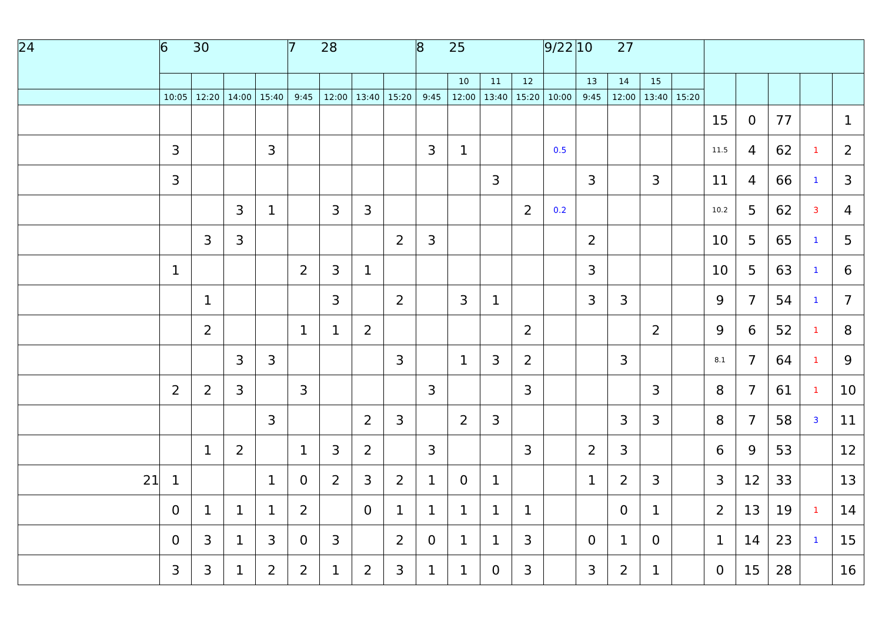| 24 | 6 30 | | | | 7 28 | | | | 8 25 | | | | 9/22 | 10 27 | | | | | | | | |
| --- | --- | --- | --- | --- | --- | --- | --- | --- | --- | --- | --- | --- | --- | --- | --- | --- | --- | --- | --- | --- | --- | --- |
| | | | | | | | | | | 10 | 11 | 12 | | 13 | 14 | 15 | | | | | | |
| | 10:05 | 12:20 | 14:00 | 15:40 | 9:45 | 12:00 | 13:40 | 15:20 | 9:45 | 12:00 | 13:40 | 15:20 | 10:00 | 9:45 | 12:00 | 13:40 | 15:20 | | | | | |
| | | | | | | | | | | | | | | | | | | 15 | 0 | 77 | | 1 |
| | 3 | | | 3 | | | | | 3 | 1 | | | 0.5 | | | | | 11.5 | 4 | 62 | 1 | 2 |
| | 3 | | | | | | | | | | 3 | | | 3 | | 3 | | 11 | 4 | 66 | 1 | 3 |
| | | | 3 | 1 | | 3 | 3 | | | | | 2 | 0.2 | | | | | 10.2 | 5 | 62 | 3 | 4 |
| | | 3 | 3 | | | | | 2 | 3 | | | | | 2 | | | | 10 | 5 | 65 | 1 | 5 |
| | 1 | | | | 2 | 3 | 1 | | | | | | | 3 | | | | 10 | 5 | 63 | 1 | 6 |
| | | 1 | | | | 3 | | 2 | | 3 | 1 | | | 3 | 3 | | | 9 | 7 | 54 | 1 | 7 |
| | | 2 | | | 1 | 1 | 2 | | | | | 2 | | | | 2 | | 9 | 6 | 52 | 1 | 8 |
| | | | 3 | 3 | | | | 3 | | 1 | 3 | 2 | | | 3 | | | 8.1 | 7 | 64 | 1 | 9 |
| | 2 | 2 | 3 | | 3 | | | | 3 | | | 3 | | | | 3 | | 8 | 7 | 61 | 1 | 10 |
| | | | | 3 | | | 2 | 3 | | 2 | 3 | | | | 3 | 3 | | 8 | 7 | 58 | 3 | 11 |
| | | 1 | 2 | | 1 | 3 | 2 | | 3 | | | 3 | | 2 | 3 | | | 6 | 9 | 53 | | 12 |
| 21 | 1 | | | 1 | 0 | 2 | 3 | 2 | 1 | 0 | 1 | | | 1 | 2 | 3 | | 3 | 12 | 33 | | 13 |
| | 0 | 1 | 1 | 1 | 2 | | 0 | 1 | 1 | 1 | 1 | 1 | | | 0 | 1 | | 2 | 13 | 19 | 1 | 14 |
| | 0 | 3 | 1 | 3 | 0 | 3 | | 2 | 0 | 1 | 1 | 3 | | 0 | 1 | 0 | | 1 | 14 | 23 | 1 | 15 |
| | 3 | 3 | 1 | 2 | 2 | 1 | 2 | 3 | 1 | 1 | 0 | 3 | | 3 | 2 | 1 | | 0 | 15 | 28 | | 16 |